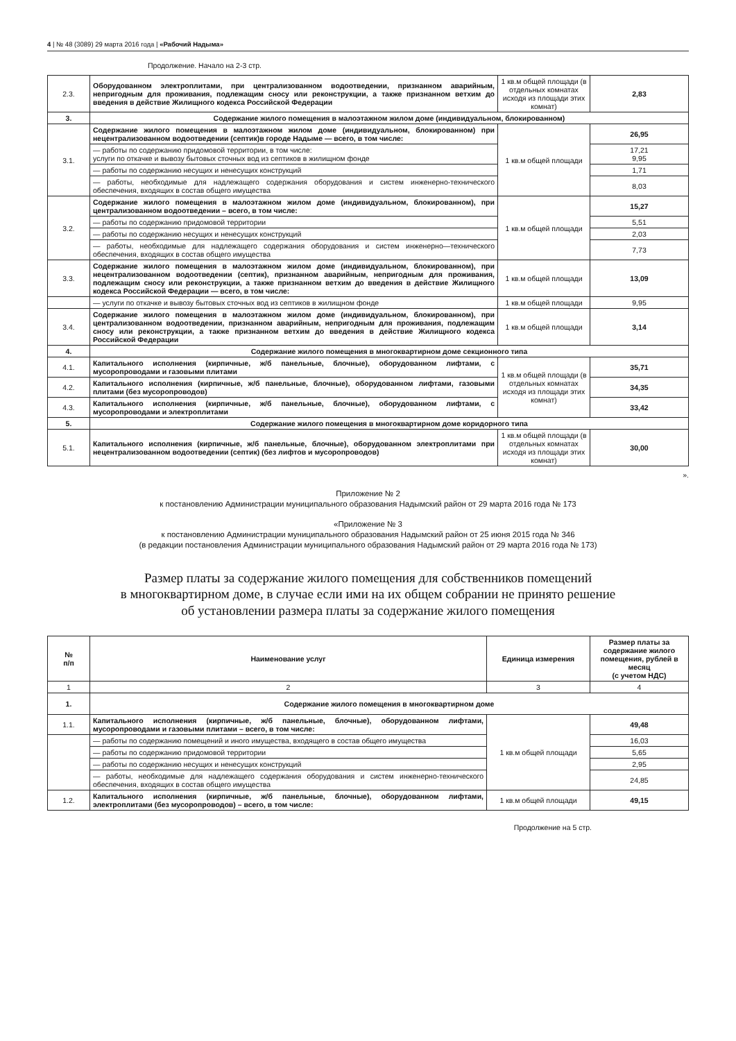4 | № 48 (3089) 29 марта 2016 года | «Рабочий Надыма»
Продолжение. Начало на 2-3 стр.
| 2.3. | Оборудованном электроплитами, при централизованном водоотведении, признанном аварийным, непригодным для проживания, подлежащим сносу или реконструкции, а также признанном ветхим до введения в действие Жилищного кодекса Российской Федерации | 1 кв.м общей площади (в отдельных комнатах исходя из площади этих комнат) | 2,83 |
| 3. | Содержание жилого помещения в малоэтажном жилом доме (индивидуальном, блокированном) | | |
| 3.1. | Содержание жилого помещения в малоэтажном жилом доме (индивидуальном, блокированном) при нецентрализованном водоотведении (септик)в городе Надыме — всего, в том числе: | 1 кв.м общей площади | 26,95 |
| | — работы по содержанию придомовой территории, в том числе: услуги по откачке и вывозу бытовых сточных вод из септиков в жилищном фонде | | 17,21 9,95 |
| | — работы по содержанию несущих и ненесущих конструкций | | 1,71 |
| | — работы, необходимые для надлежащего содержания оборудования и систем инженерно-технического обеспечения, входящих в состав общего имущества | | 8,03 |
| 3.2. | Содержание жилого помещения в малоэтажном жилом доме (индивидуальном, блокированном), при централизованном водоотведении – всего, в том числе: | 1 кв.м общей площади | 15,27 |
| | — работы по содержанию придомовой территории | | 5,51 |
| | — работы по содержанию несущих и ненесущих конструкций | | 2,03 |
| | — работы, необходимые для надлежащего содержания оборудования и систем инженерно—технического обеспечения, входящих в состав общего имущества | | 7,73 |
| 3.3. | Содержание жилого помещения в малоэтажном жилом доме (индивидуальном, блокированном), при нецентрализованном водоотведении (септик), признанном аварийным, непригодным для проживания, подлежащим сносу или реконструкции, а также признанном ветхим до введения в действие Жилищного кодекса Российской Федерации — всего, в том числе: | 1 кв.м общей площади | 13,09 |
| | — услуги по откачке и вывозу бытовых сточных вод из септиков в жилищном фонде | 1 кв.м общей площади | 9,95 |
| 3.4. | Содержание жилого помещения в малоэтажном жилом доме (индивидуальном, блокированном), при централизованном водоотведении, признанном аварийным, непригодным для проживания, подлежащим сносу или реконструкции, а также признанном ветхим до введения в действие Жилищного кодекса Российской Федерации | 1 кв.м общей площади | 3,14 |
| 4. | Содержание жилого помещения в многоквартирном доме секционного типа | | |
| 4.1. | Капитального исполнения (кирпичные, ж/б панельные, блочные), оборудованном лифтами, с мусоропроводами и газовыми плитами | 1 кв.м общей площади (в отдельных комнатах исходя из площади этих комнат) | 35,71 |
| 4.2. | Капитального исполнения (кирпичные, ж/б панельные, блочные), оборудованном лифтами, газовыми плитами (без мусоропроводов) | | 34,35 |
| 4.3. | Капитального исполнения (кирпичные, ж/б панельные, блочные), оборудованном лифтами, с мусоропроводами и электроплитами | | 33,42 |
| 5. | Содержание жилого помещения в многоквартирном доме коридорного типа | | |
| 5.1. | Капитального исполнения (кирпичные, ж/б панельные, блочные), оборудованном электроплитами при нецентрализованном водоотведении (септик) (без лифтов и мусоропроводов) | 1 кв.м общей площади (в отдельных комнатах исходя из площади этих комнат) | 30,00 |
».
Приложение № 2
к постановлению Администрации муниципального образования Надымский район от 29 марта 2016 года № 173
«Приложение № 3
к постановлению Администрации муниципального образования Надымский район от 25 июня 2015 года № 346
(в редакции постановления Администрации муниципального образования Надымский район от 29 марта 2016 года № 173)
Размер платы за содержание жилого помещения для собственников помещений
в многоквартирном доме, в случае если ими на их общем собрании не принято решение
об установлении размера платы за содержание жилого помещения
| № п/п | Наименование услуг | Единица измерения | Размер платы за содержание жилого помещения, рублей в месяц (с учетом НДС) |
| --- | --- | --- | --- |
| 1 | 2 | 3 | 4 |
| 1. | Содержание жилого помещения в многоквартирном доме | | |
| 1.1. | Капитального исполнения (кирпичные, ж/б панельные, блочные), оборудованном лифтами, мусоропроводами и газовыми плитами – всего, в том числе: | 1 кв.м общей площади | 49,48 |
| | — работы по содержанию помещений и иного имущества, входящего в состав общего имущества | | 16,03 |
| | — работы по содержанию придомовой территории | | 5,65 |
| | — работы по содержанию несущих и ненесущих конструкций | | 2,95 |
| | — работы, необходимые для надлежащего содержания оборудования и систем инженерно-технического обеспечения, входящих в состав общего имущества | | 24,85 |
| 1.2. | Капитального исполнения (кирпичные, ж/б панельные, блочные), оборудованном лифтами, электроплитами (без мусоропроводов) – всего, в том числе: | 1 кв.м общей площади | 49,15 |
Продолжение на 5 стр.